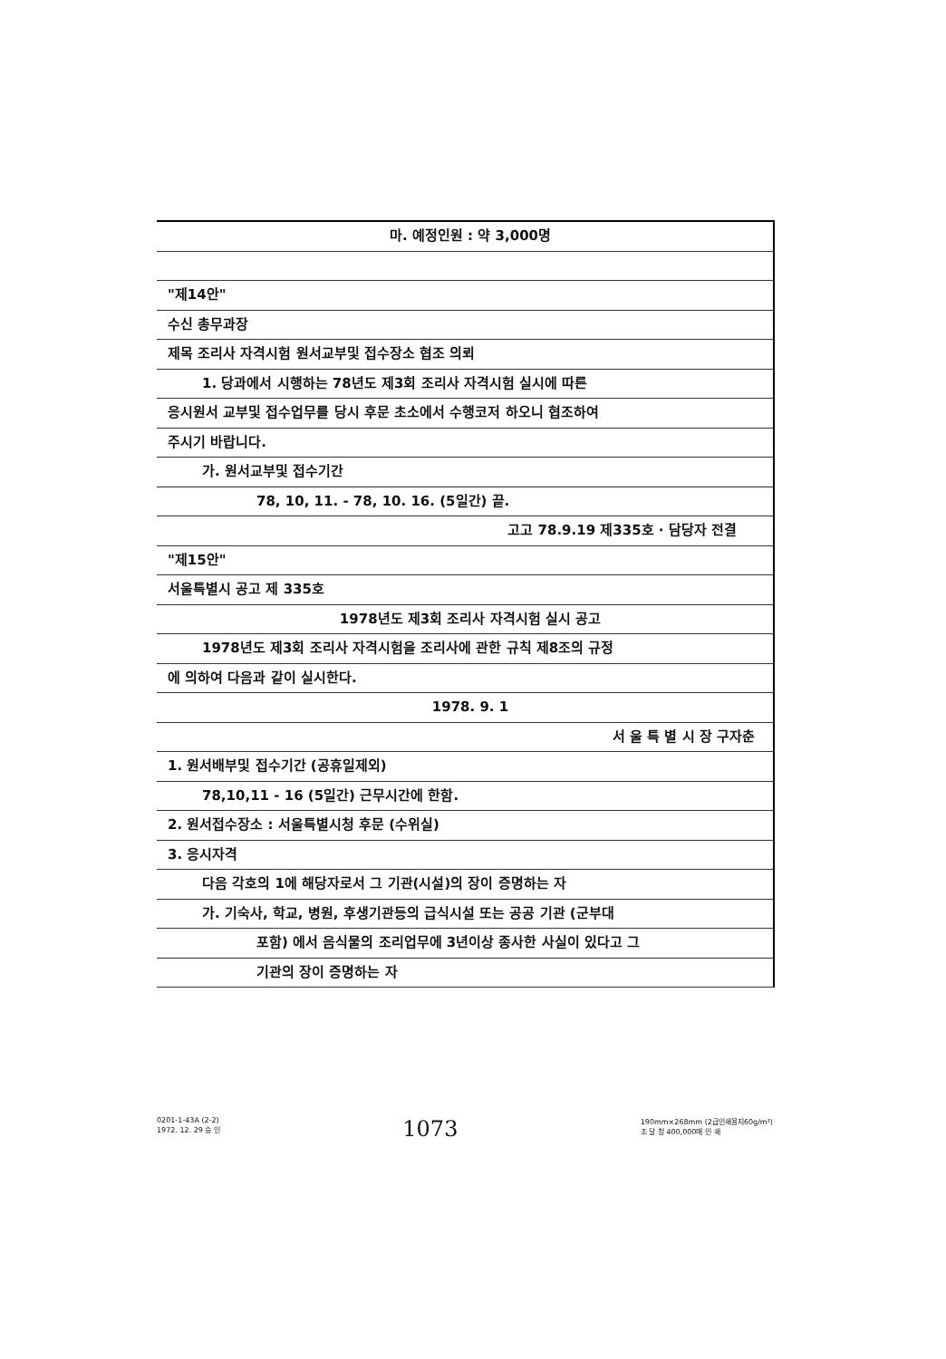마. 예정인원 : 약 3,000명
"제14안"
수신 총무과장
제목 조리사 자격시험 원서교부및 접수장소 협조 의뢰
1. 당과에서 시행하는 78년도 제3회 조리사 자격시험 실시에 따른
응시원서 교부및 접수업무를 당시 후문 초소에서 수행코저 하오니 협조하여
주시기 바랍니다.
가. 원서교부및 접수기간
78, 10, 11. - 78, 10. 16. (5일간) 끝.
고고 78.9.19 제335호 · 담당자 전결
"제15안"
서울특별시 공고 제 335호
1978년도 제3회 조리사 자격시험 실시 공고
1978년도 제3회 조리사 자격시험을 조리사에 관한 규칙 제8조의 규정
에 의하여 다음과 같이 실시한다.
1978. 9. 1
서 울 특 별 시 장 구자춘
1. 원서배부및 접수기간 (공휴일제외)
78,10,11 - 16 (5일간) 근무시간에 한함.
2. 원서접수장소 : 서울특별시청 후문 (수위실)
3. 응시자격
다음 각호의 1에 해당자로서 그 기관(시설)의 장이 증명하는 자
가. 기숙사, 학교, 병원, 후생기관등의 급식시설 또는 공공 기관 (군부대
포함) 에서 음식물의 조리업무에 3년이상 종사한 사실이 있다고 그
기관의 장이 증명하는 자
0201-1-43A (2-2)
1972. 12. 29 승 인
1073
190mm×268mm (2급인쇄용지60g/m²)
조 달 청 400,000매 인 쇄